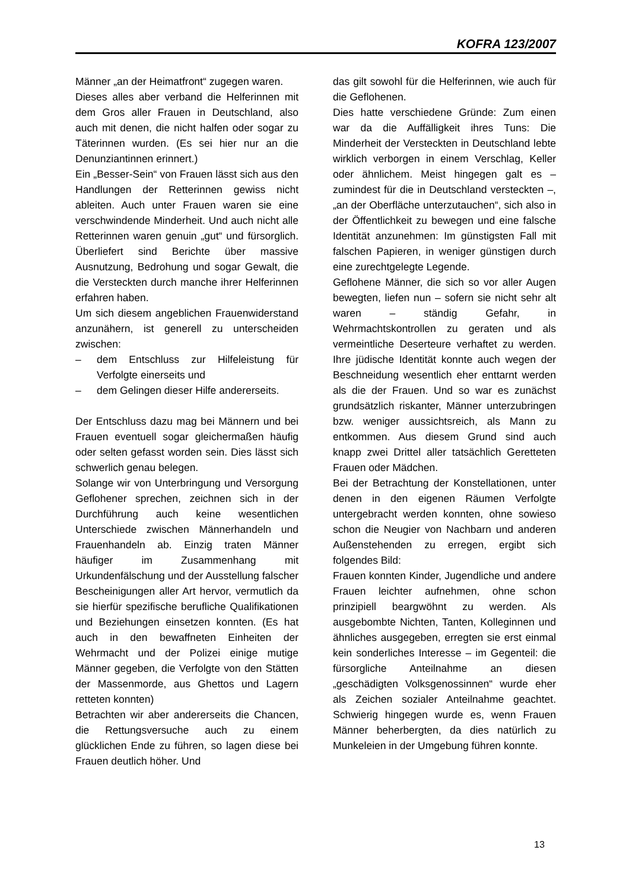KOFRA 123/2007
Männer „an der Heimatfront“ zugegen waren.
Dieses alles aber verband die Helferinnen mit dem Gros aller Frauen in Deutschland, also auch mit denen, die nicht halfen oder sogar zu Täterinnen wurden. (Es sei hier nur an die Denunziantinnen erinnert.)
Ein „Besser-Sein“ von Frauen lässt sich aus den Handlungen der Retterinnen gewiss nicht ableiten. Auch unter Frauen waren sie eine verschwindende Minderheit. Und auch nicht alle Retterinnen waren genuin „gut“ und fürsorglich. Überliefert sind Berichte über massive Ausnutzung, Bedrohung und sogar Gewalt, die die Versteckten durch manche ihrer Helferinnen erfahren haben.
Um sich diesem angeblichen Frauenwiderstand anzunähern, ist generell zu unterscheiden zwischen:
– dem Entschluss zur Hilfeleistung für Verfolgte einerseits und
– dem Gelingen dieser Hilfe andererseits.
Der Entschluss dazu mag bei Männern und bei Frauen eventuell sogar gleichermaßen häufig oder selten gefasst worden sein. Dies lässt sich schwerlich genau belegen.
Solange wir von Unterbringung und Versorgung Geflohener sprechen, zeichnen sich in der Durchführung auch keine wesentlichen Unterschiede zwischen Männerhandeln und Frauenhandeln ab. Einzig traten Männer häufiger im Zusammenhang mit Urkundenfälschung und der Ausstellung falscher Bescheinigungen aller Art hervor, vermutlich da sie hierfür spezifische berufliche Qualifikationen und Beziehungen einsetzen konnten. (Es hat auch in den bewaffneten Einheiten der Wehrmacht und der Polizei einige mutige Männer gegeben, die Verfolgte von den Stätten der Massenmorde, aus Ghettos und Lagern retteten konnten)
Betrachten wir aber andererseits die Chancen, die Rettungsversuche auch zu einem glücklichen Ende zu führen, so lagen diese bei Frauen deutlich höher. Und
das gilt sowohl für die Helferinnen, wie auch für die Geflohenen.
Dies hatte verschiedene Gründe: Zum einen war da die Auffälligkeit ihres Tuns: Die Minderheit der Versteckten in Deutschland lebte wirklich verborgen in einem Verschlag, Keller oder ähnlichem. Meist hingegen galt es – zumindest für die in Deutschland versteckten –, „an der Oberfläche unterzutauchen“, sich also in der Öffentlichkeit zu bewegen und eine falsche Identität anzunehmen: Im günstigsten Fall mit falschen Papieren, in weniger günstigen durch eine zurechtgelegte Legende.
Geflohene Männer, die sich so vor aller Augen bewegten, liefen nun – sofern sie nicht sehr alt waren – ständig Gefahr, in Wehrmachtskontrollen zu geraten und als vermeintliche Deserteure verhaftet zu werden. Ihre jüdische Identität konnte auch wegen der Beschneidung wesentlich eher enttarnt werden als die der Frauen. Und so war es zunächst grundsätzlich riskanter, Männer unterzubringen bzw. weniger aussichtsreich, als Mann zu entkommen. Aus diesem Grund sind auch knapp zwei Drittel aller tatsächlich Geretteten Frauen oder Mädchen.
Bei der Betrachtung der Konstellationen, unter denen in den eigenen Räumen Verfolgte untergebracht werden konnten, ohne sowieso schon die Neugier von Nachbarn und anderen Außenstehenden zu erregen, ergibt sich folgendes Bild:
Frauen konnten Kinder, Jugendliche und andere Frauen leichter aufnehmen, ohne schon prinzipiell beargwöhnt zu werden. Als ausgebombte Nichten, Tanten, Kolleginnen und ähnliches ausgegeben, erregten sie erst einmal kein sonderliches Interesse – im Gegenteil: die fürsorgliche Anteilnahme an diesen „geschädigten Volksgenossinnen“ wurde eher als Zeichen sozialer Anteilnahme geachtet. Schwierig hingegen wurde es, wenn Frauen Männer beherbergten, da dies natürlich zu Munkeleien in der Umgebung führen konnte.
13